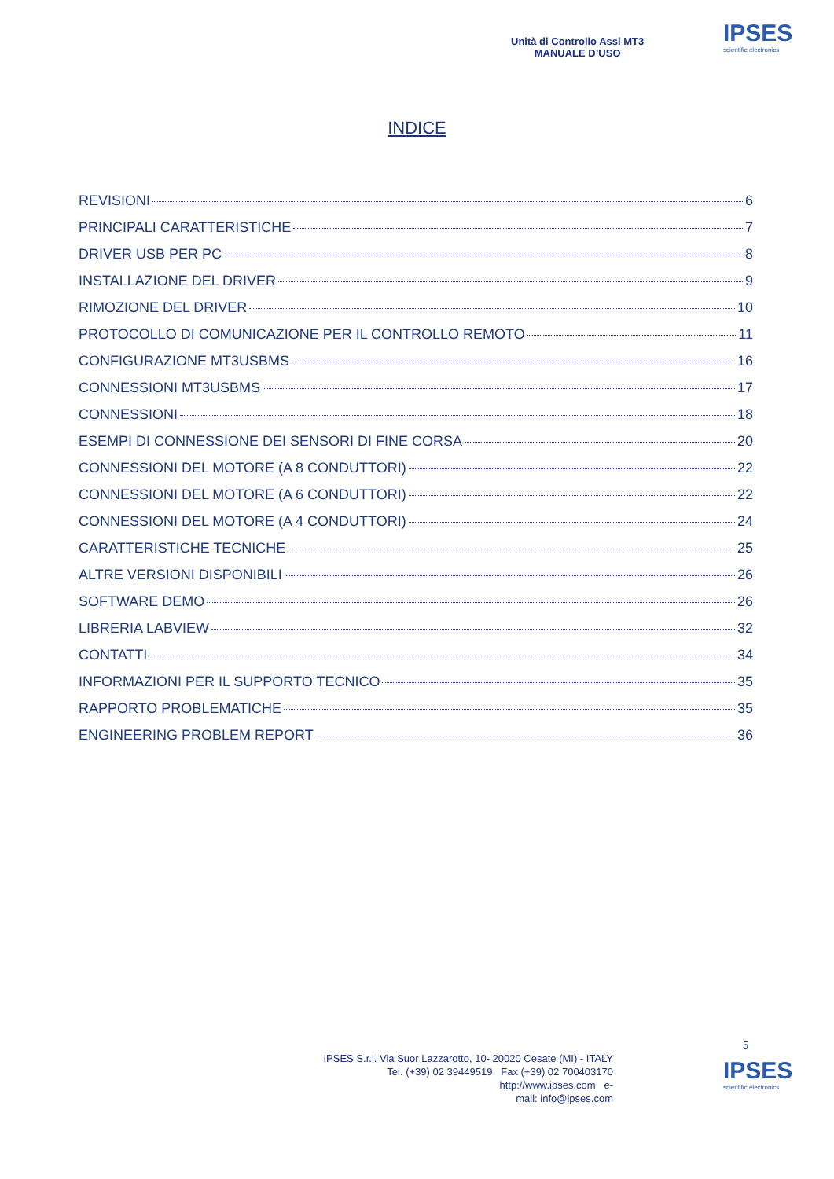Unità di Controllo Assi MT3
MANUALE D’USO
IPSES
scientific electronics
INDICE
REVISIONI 6
PRINCIPALI CARATTERISTICHE 7
DRIVER USB PER PC 8
INSTALLAZIONE DEL DRIVER 9
RIMOZIONE DEL DRIVER 10
PROTOCOLLO DI COMUNICAZIONE PER IL CONTROLLO REMOTO 11
CONFIGURAZIONE MT3USBMS 16
CONNESSIONI MT3USBMS 17
CONNESSIONI 18
ESEMPI DI CONNESSIONE DEI SENSORI DI FINE CORSA 20
CONNESSIONI DEL MOTORE (A 8 CONDUTTORI) 22
CONNESSIONI DEL MOTORE (A 6 CONDUTTORI) 22
CONNESSIONI DEL MOTORE (A 4 CONDUTTORI) 24
CARATTERISTICHE TECNICHE 25
ALTRE VERSIONI DISPONIBILI 26
SOFTWARE DEMO 26
LIBRERIA LABVIEW 32
CONTATTI 34
INFORMAZIONI PER IL SUPPORTO TECNICO 35
RAPPORTO PROBLEMATICHE 35
ENGINEERING PROBLEM REPORT 36
5
IPSES S.r.l. Via Suor Lazzarotto, 10- 20020 Cesate (MI) - ITALY
Tel. (+39) 02 39449519 Fax (+39) 02 700403170
http://www.ipses.com e-
mail: info@ipses.com
IPSES
scientific electronics